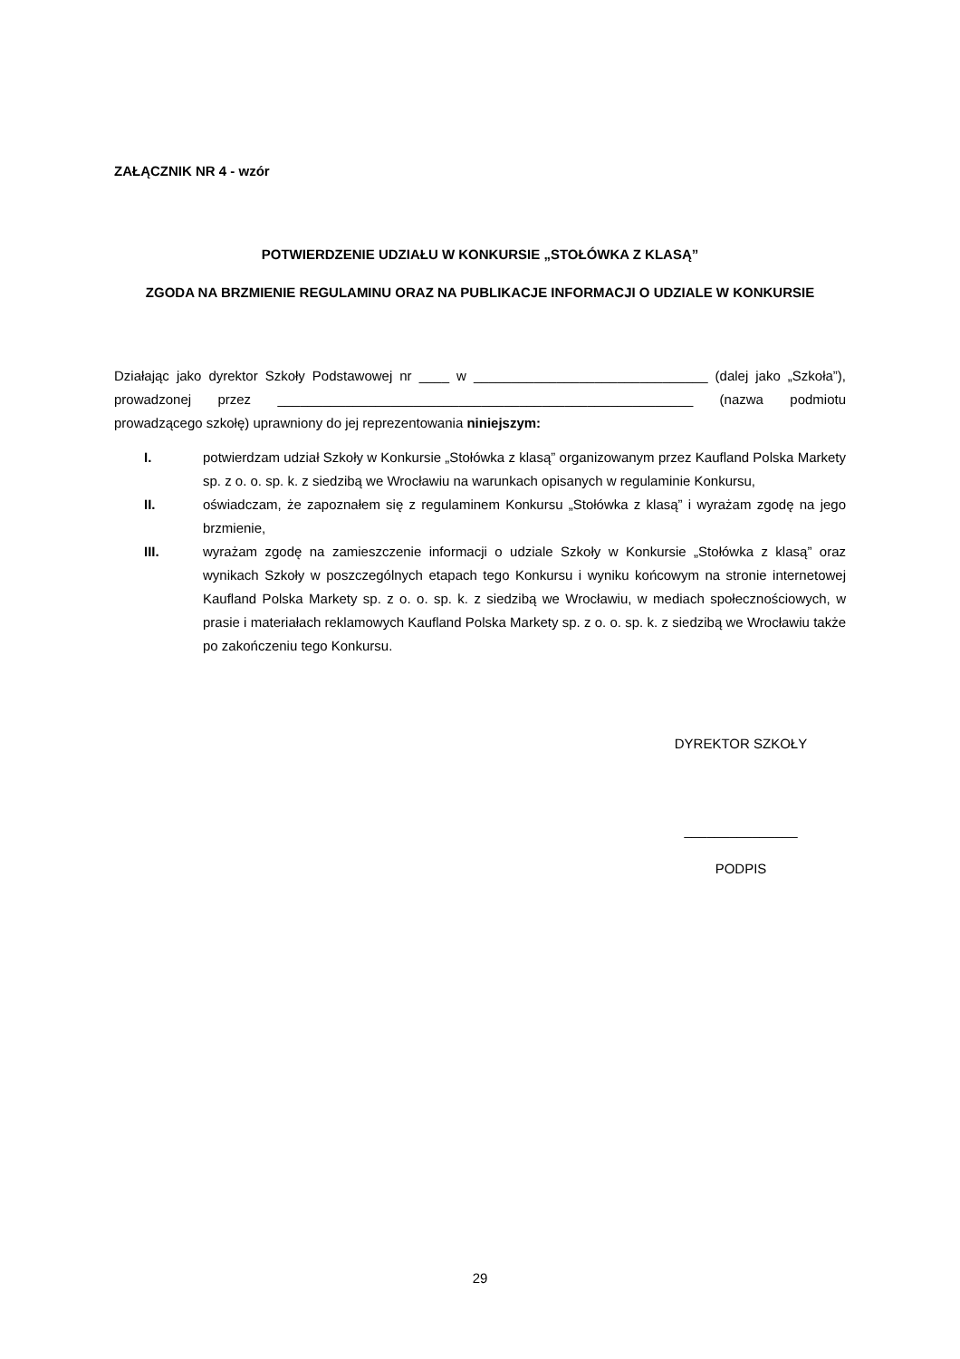ZAŁĄCZNIK NR 4 - wzór
POTWIERDZENIE UDZIAŁU W KONKURSIE „STOŁÓWKA Z KLASĄ”
ZGODA NA BRZMIENIE REGULAMINU ORAZ NA PUBLIKACJE INFORMACJI O UDZIALE W KONKURSIE
Działając jako dyrektor Szkoły Podstawowej nr ____ w _______________________________ (dalej jako „Szkoła”), prowadzonej przez _______________________________________________________ (nazwa podmiotu prowadzącego szkołę) uprawniony do jej reprezentowania niniejszym:
I. potwierdzam udział Szkoły w Konkursie „Stołówka z klasą” organizowanym przez Kaufland Polska Markety sp. z o. o. sp. k. z siedzibą we Wrocławiu na warunkach opisanych w regulaminie Konkursu,
II. oświadczam, że zapoznałem się z regulaminem Konkursu „Stołówka z klasą” i wyrażam zgodę na jego brzmienie,
III. wyrażam zgodę na zamieszczenie informacji o udziale Szkoły w Konkursie „Stołówka z klasą” oraz wynikach Szkoły w poszczególnych etapach tego Konkursu i wyniku końcowym na stronie internetowej Kaufland Polska Markety sp. z o. o. sp. k. z siedzibą we Wrocławiu, w mediach społecznościowych, w prasie i materiałach reklamowych Kaufland Polska Markety sp. z o. o. sp. k. z siedzibą we Wrocławiu także po zakończeniu tego Konkursu.
DYREKTOR SZKOŁY
_______________
PODPIS
29